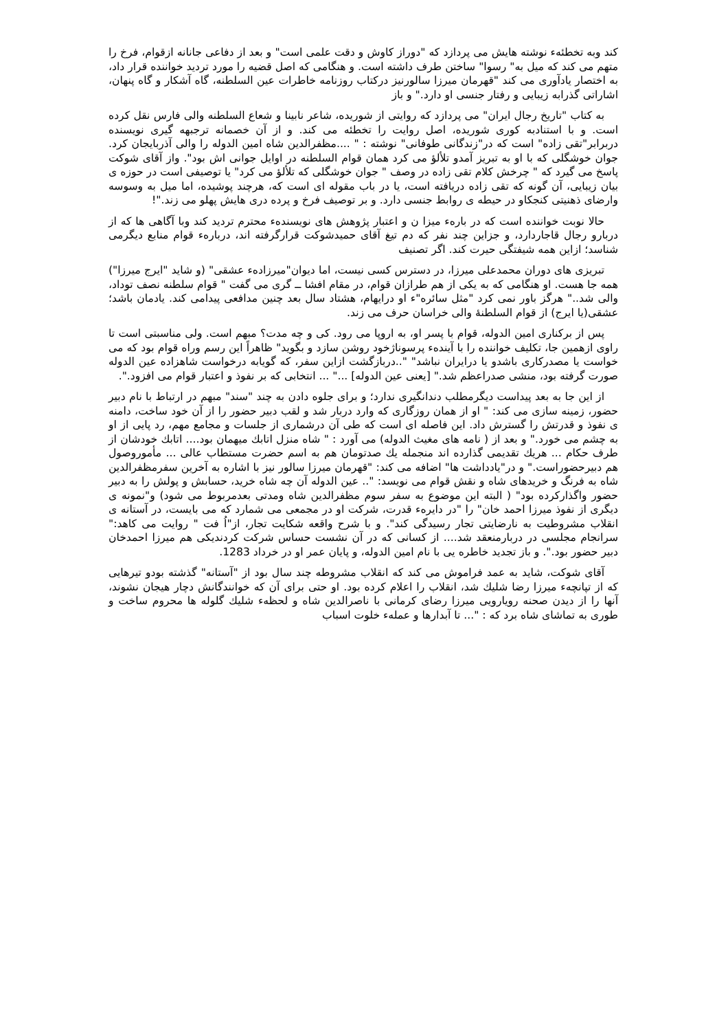کند وبه تخطئهء نوشته هایش می پردازد که "دوراز کاوش و دقت علمی است" و بعد از دفاعی جانانه ازقوام، فرخ را متهم می کند که میل به" رسوا" ساختن طرف داشته است. و هنگامی که اصل قضیه را مورد تردید خواننده قرار داد، به اختصار یادآوری می کند "قهرمان میرزا سالورنیز درکتاب روزنامه خاطرات عین السلطنه، گاه آشکار و گاه پنهان، اشاراتی گذرابه زیبایی و رفتار جنسی او دارد." و باز
به کتاب "تاریخ رجال ایران" می پردازد که روایتی از شوریده، شاعر نابینا و شعاع السلطنه والی فارس نقل کرده است. و با استنادبه کوری شوریده، اصل روایت را تخطئه می کند. و از آن خصمانه ترجبهه گیری نویسنده دربرابر"تقی زاده" است که در"زندگانی طوفانی" نوشته : " ....مظفرالدین شاه امین الدوله را والی آذربایجان کرد. جوان خوشگلی که با او به تبریز آمدو تلألؤ می کرد همان قوام السلطنه در اوایل جوانی اش بود". واز آقای شوکت پاسخ می گیرد که " چرخش کلام تقی زاده در وصف " جوان خوشگلی که تلألؤ می کرد" یا توصیفی است در حوزه ی بیان زیبایی، آن گونه که تقی زاده دریافته است، یا در باب مقوله ای است که، هرچند پوشیده، اما میل به وسوسه وارضای ذهنیتی کنجکاو در حیطه ی روابط جنسی دارد. و بر توصیف فرخ و پرده دری هایش پهلو می زند."!
حالا نوبت خواننده است که در بارهء میزا ن و اعتبار پژوهش های نویسندهء محترم تردید کند وبا آگاهی ها که از دربارو رجال قاجاردارد، و جزاین چند نفر که دم تیغ آقای حمیدشوکت قرارگرفته اند، دربارهء قوام منابع دیگرمی شناسد؛ ازاین همه شیفتگی حیرت کند. اگر تصنیف
تبریزی های دوران محمدعلی میرزا، در دسترس کسی نیست، اما دیوان"میرزادهء عشقی" (و شاید "ایرج میرزا") همه جا هست. او هنگامی که به یکی از هم طرازان قوام، در مقام افشا ــ گری می گفت " قوام سلطنه نصف توداد، والی شد.." هرگز باور نمی کرد "مثل سائره"ء او درایهام، هشتاد سال بعد چنین مدافعی پیدامی کند. یادمان باشد؛عشقی(یا ایرج) از قوام السلطنۀ والی خراسان حرف می زند.
پس از برکناری امین الدوله، قوام با پسر او، به اروپا می رود. کی و چه مدت؟ مبهم است. ولی مناسبتی است تا راوی ازهمین جا، تکلیف خواننده را با آیندهء پرسوناژخود روشن سازد و بگوید" ظاهراً این رسم وراه قوام بود که می خواست یا مصدرکاری باشدو یا درایران نباشد" "..دربازگشت ازاین سفر، که گویابه درخواست شاهزاده عین الدوله صورت گرفته بود، منشی صدراعظم شد." [یعنی عین الدوله] ..." ... انتخابی که بر نفوذ و اعتبار قوام می افزود.".
از این جا به بعد پیداست دیگرمطلب دندانگیری ندارد؛ و برای جلوه دادن به چند "سند" مبهم در ارتباط با نام دبیر حضور، زمینه سازی می کند: " او از همان روزگاری که وارد دربار شد و لقب دبیر حضور را از آن خود ساخت، دامنه ی نفوذ و قدرتش را گسترش داد. این فاصله ای است که طی آن درشماری از جلسات و مجامع مهم، رد پایی از او به چشم می خورد." و بعد از ( نامه های مغیث الدوله) می آورد : " شاه منزل اتابك میهمان بود.... اتابك خودشان از طرف حکام ... هریك تقدیمی گذارده اند منجمله یك صدتومان هم به اسم حضرت مستطاب عالی ... مأموروصول هم دبیرحضوراست." و در"یادداشت ها" اضافه می کند: "قهرمان میرزا سالور نیز با اشاره به آخرین سفرمظفرالدین شاه به فرنگ و خریدهای شاه و نقش قوام می نویسد: ".. عین الدوله آن چه شاه خرید، حسابش و پولش را به دبیر حضور واگذارکرده بود" ( البته این موضوع به سفر سوم مظفرالدین شاه ومدتی بعدمربوط می شود) و"نمونه ی دیگری از نفوذ میرزا احمد خان" را "در دایرهء قدرت، شرکت او در مجمعی می شمارد که می بایست، در آستانه ی انقلاب مشروطیت به نارضایتی تجار رسیدگی کند". و با شرح واقعه شکایت تجار، از"اُ فت " روایت می کاهد:" سرانجام مجلسی در دربارمنعقد شد.... از کسانی که در آن نشست حساس شرکت کردندیکی هم میرزا احمدخان دبیر حضور بود.". و باز تجدید خاطره یی با نام امین الدوله، و پایان عمر او در خرداد 1283.
آقای شوکت، شاید به عمد فراموش می کند که انقلاب مشروطه چند سال بود از "آستانه" گذشته بودو تیرهایی که از تپانچهء میرزا رضا شلیك شد، انقلاب را اعلام کرده بود. او حتی برای آن که خوانندگانش دچار هیجان نشوند، آنها را از دیدن صحنه رویارویی میرزا رضای کرمانی با ناصرالدین شاه و لحظهء شلیك گلوله ها محروم ساخت و طوری به تماشای شاه برد که : "... تا آبدارها و عملهء خلوت اسباب